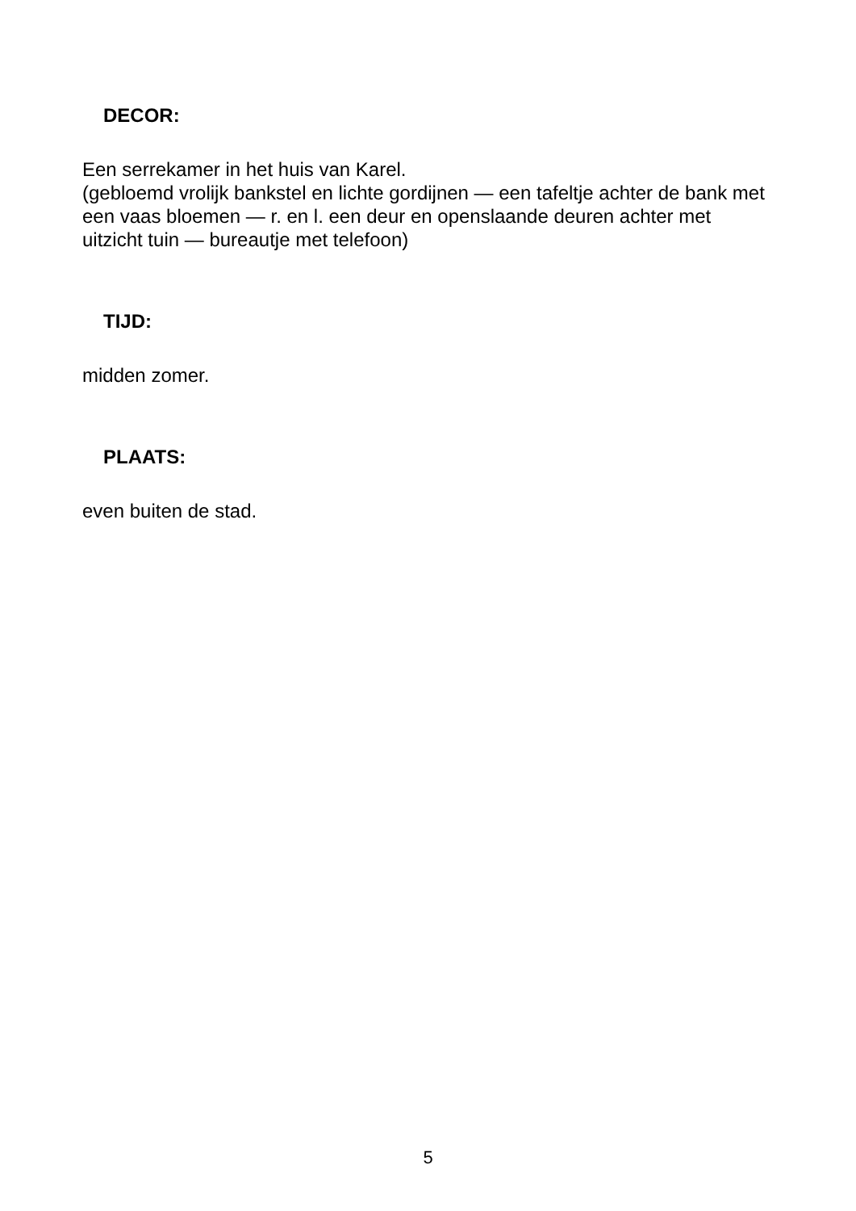DECOR:
Een serrekamer in het huis van Karel.
(gebloemd vrolijk bankstel en lichte gordijnen — een tafeltje achter de bank met een vaas bloemen — r. en l. een deur en openslaande deuren achter met uitzicht tuin — bureautje met telefoon)
TIJD:
midden zomer.
PLAATS:
even buiten de stad.
5